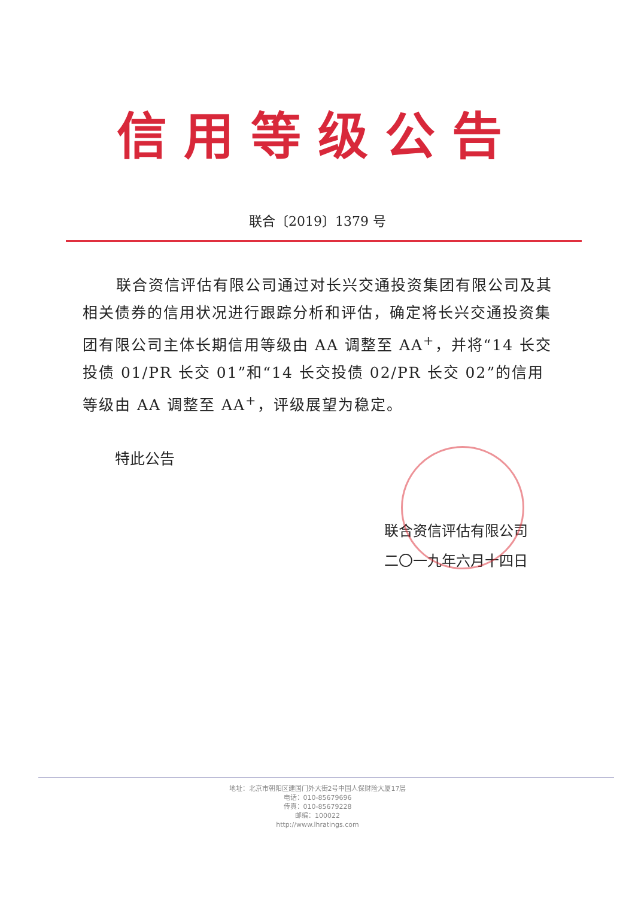信用等级公告
联合〔2019〕1379 号
联合资信评估有限公司通过对长兴交通投资集团有限公司及其相关债券的信用状况进行跟踪分析和评估，确定将长兴交通投资集团有限公司主体长期信用等级由 AA 调整至 AA<sup>+</sup>，并将“14 长交投债 01/PR 长交 01”和“14 长交投债 02/PR 长交 02”的信用等级由 AA 调整至 AA<sup>+</sup>，评级展望为稳定。
特此公告
联合资信评估有限公司
二〇一九年六月十四日
地址：北京市朝阳区建国门外大街2号中国人保财险大厦17层
电话：010-85679696
传真：010-85679228
邮编：100022
http://www.lhratings.com